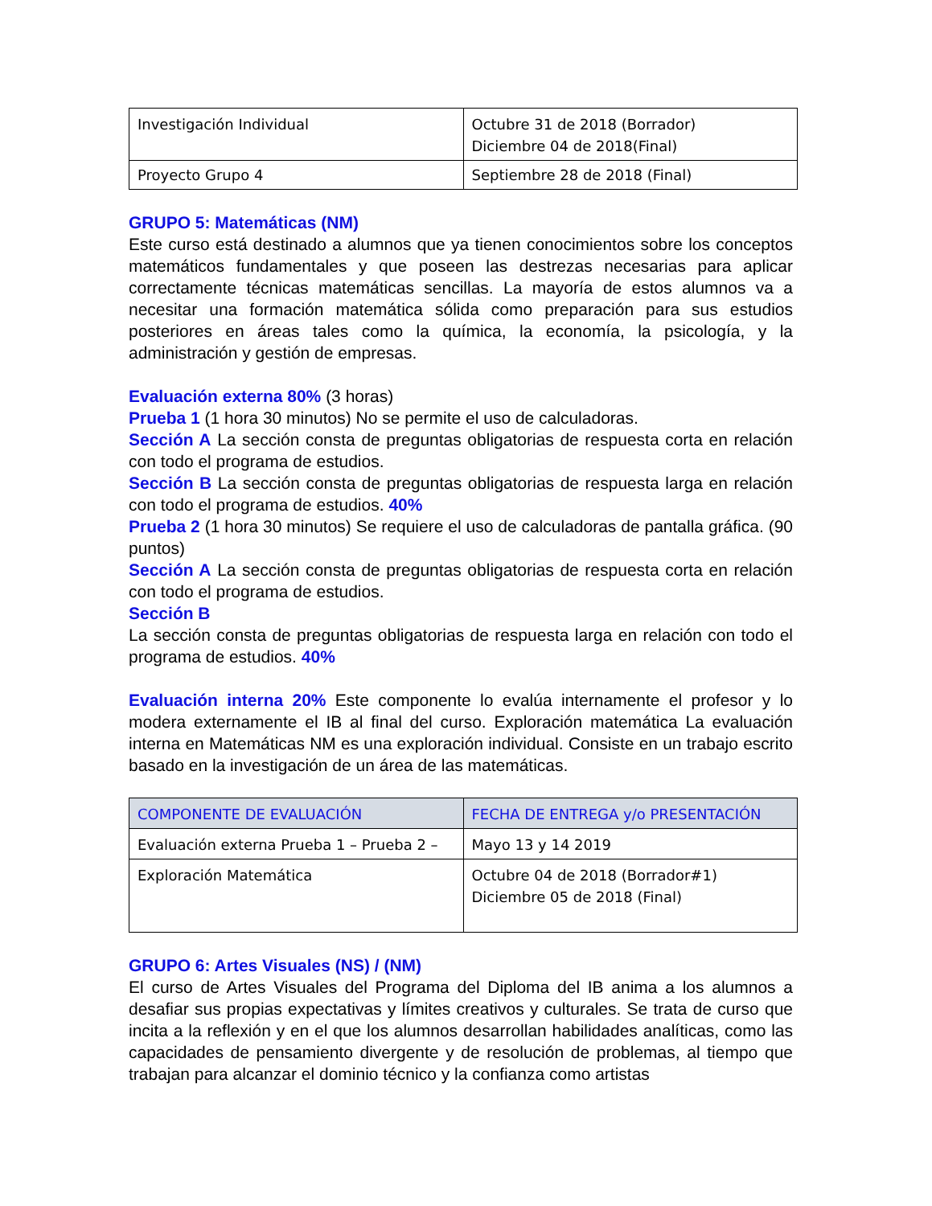| Investigación Individual | Octubre 31 de 2018 (Borrador) Diciembre 04 de 2018(Final) |
| Proyecto Grupo 4 | Septiembre 28 de 2018 (Final) |
GRUPO 5: Matemáticas (NM)
Este curso está destinado a alumnos que ya tienen conocimientos sobre los conceptos matemáticos fundamentales y que poseen las destrezas necesarias para aplicar correctamente técnicas matemáticas sencillas. La mayoría de estos alumnos va a necesitar una formación matemática sólida como preparación para sus estudios posteriores en áreas tales como la química, la economía, la psicología, y la administración y gestión de empresas.
Evaluación externa 80% (3 horas)
Prueba 1 (1 hora 30 minutos) No se permite el uso de calculadoras.
Sección A La sección consta de preguntas obligatorias de respuesta corta en relación con todo el programa de estudios.
Sección B La sección consta de preguntas obligatorias de respuesta larga en relación con todo el programa de estudios. 40%
Prueba 2 (1 hora 30 minutos) Se requiere el uso de calculadoras de pantalla gráfica. (90 puntos)
Sección A La sección consta de preguntas obligatorias de respuesta corta en relación con todo el programa de estudios.
Sección B
La sección consta de preguntas obligatorias de respuesta larga en relación con todo el programa de estudios. 40%
Evaluación interna 20% Este componente lo evalúa internamente el profesor y lo modera externamente el IB al final del curso. Exploración matemática La evaluación interna en Matemáticas NM es una exploración individual. Consiste en un trabajo escrito basado en la investigación de un área de las matemáticas.
| COMPONENTE DE EVALUACIÓN | FECHA DE ENTREGA y/o PRESENTACIÓN |
| --- | --- |
| Evaluación externa Prueba 1 – Prueba 2 – | Mayo 13 y 14 2019 |
| Exploración Matemática | Octubre 04 de 2018 (Borrador#1) Diciembre 05 de 2018 (Final) |
GRUPO 6: Artes Visuales (NS) / (NM)
El curso de Artes Visuales del Programa del Diploma del IB anima a los alumnos a desafiar sus propias expectativas y límites creativos y culturales. Se trata de curso que incita a la reflexión y en el que los alumnos desarrollan habilidades analíticas, como las capacidades de pensamiento divergente y de resolución de problemas, al tiempo que trabajan para alcanzar el dominio técnico y la confianza como artistas